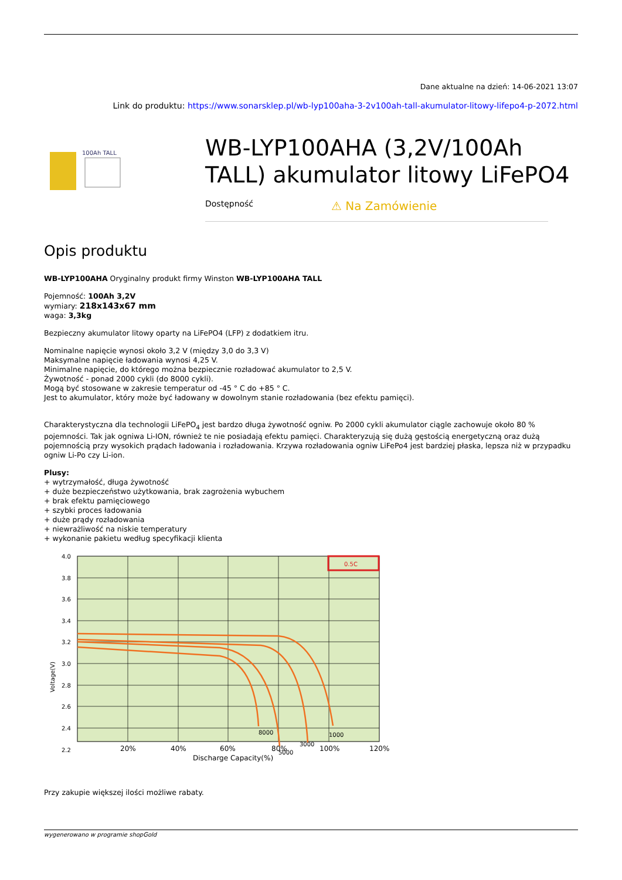Dane aktualne na dzień: 14-06-2021 13:07
Link do produktu: https://www.sonarsklep.pl/wb-lyp100aha-3-2v100ah-tall-akumulator-litowy-lifepo4-p-2072.html
100Ah TALL
WB-LYP100AHA (3,2V/100Ah TALL) akumulator litowy LiFePO4
Dostępność ⚠ Na Zamówienie
Opis produktu
WB-LYP100AHA Oryginalny produkt firmy Winston WB-LYP100AHA TALL
Pojemność: 100Ah 3,2V
wymiary: 218x143x67 mm
waga: 3,3kg
Bezpieczny akumulator litowy oparty na LiFePO4 (LFP) z dodatkiem itru.
Nominalne napięcie wynosi około 3,2 V (między 3,0 do 3,3 V)
Maksymalne napięcie ładowania wynosi 4,25 V.
Minimalne napięcie, do którego można bezpiecznie rozładować akumulator to 2,5 V.
Żywotność - ponad 2000 cykli (do 8000 cykli).
Mogą być stosowane w zakresie temperatur od -45 ° C do +85 ° C.
Jest to akumulator, który może być ładowany w dowolnym stanie rozładowania (bez efektu pamięci).
Charakterystyczna dla technologii LiFePO<sub>4</sub> jest bardzo długa żywotność ogniw. Po 2000 cykli akumulator ciągle zachowuje około 80 % pojemności. Tak jak ogniwa Li-ION, również te nie posiadają efektu pamięci. Charakteryzują się dużą gęstością energetyczną oraz dużą pojemnością przy wysokich prądach ładowania i rozładowania. Krzywa rozładowania ogniw LiFePo4 jest bardziej płaska, lepsza niż w przypadku ogniw Li-Po czy Li-ion.
Plusy:
+ wytrzymałość, długa żywotność
+ duże bezpieczeństwo użytkowania, brak zagrożenia wybuchem
+ brak efektu pamięciowego
+ szybki proces ładowania
+ duże prądy rozładowania
+ niewrażliwość na niskie temperatury
+ wykonanie pakietu według specyfikacji klienta
0.5C
8000
5000
3000
1000
4.0
3.8
3.6
3.4
3.2
3.0
2.8
2.6
2.4
2.2
20%
40%
60%
80%
100%
120%
Discharge Capacity(%)
Voltage(V)
Przy zakupie większej ilości możliwe rabaty.
wygenerowano w programie shopGold